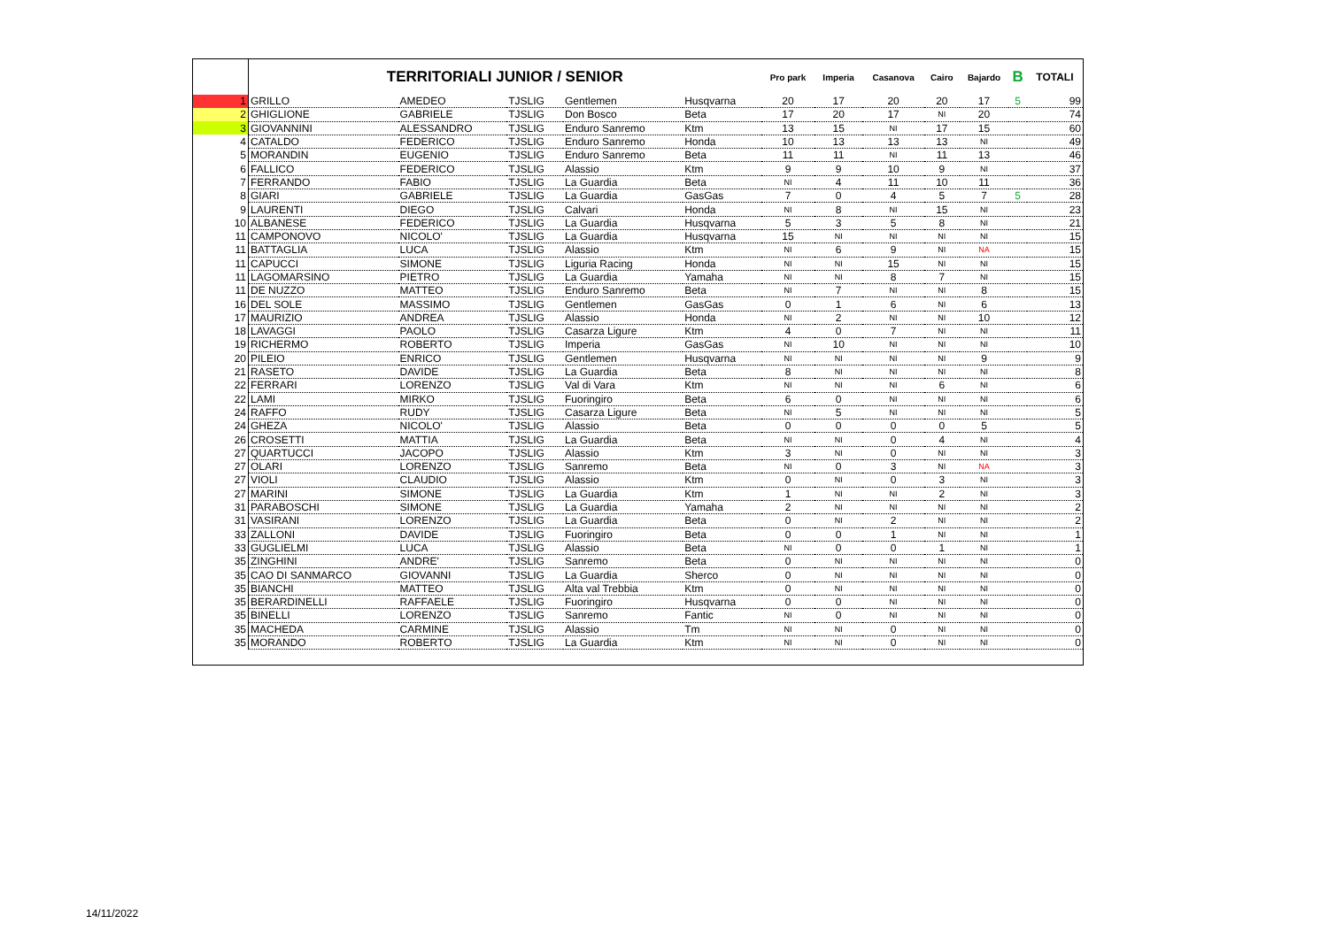| | TERRITORIALI JUNIOR / SENIOR | | | | | Pro park | Imperia | Casanova | Cairo | Bajardo | B | TOTALI |
| --- | --- | --- | --- | --- | --- | --- | --- | --- | --- | --- | --- | --- |
| 1 | GRILLO | AMEDEO | TJSLIG | Gentlemen | Husqvarna | 20 | 17 | 20 | 20 | 17 | 5 | 99 |
| 2 | GHIGLIONE | GABRIELE | TJSLIG | Don Bosco | Beta | 17 | 20 | 17 | NI | 20 | | 74 |
| 3 | GIOVANNINI | ALESSANDRO | TJSLIG | Enduro Sanremo | Ktm | 13 | 15 | NI | 17 | 15 | | 60 |
| 4 | CATALDO | FEDERICO | TJSLIG | Enduro Sanremo | Honda | 10 | 13 | 13 | 13 | NI | | 49 |
| 5 | MORANDIN | EUGENIO | TJSLIG | Enduro Sanremo | Beta | 11 | 11 | NI | 11 | 13 | | 46 |
| 6 | FALLICO | FEDERICO | TJSLIG | Alassio | Ktm | 9 | 9 | 10 | 9 | NI | | 37 |
| 7 | FERRANDO | FABIO | TJSLIG | La Guardia | Beta | NI | 4 | 11 | 10 | 11 | | 36 |
| 8 | GIARI | GABRIELE | TJSLIG | La Guardia | GasGas | 7 | 0 | 4 | 5 | 7 | 5 | 28 |
| 9 | LAURENTI | DIEGO | TJSLIG | Calvari | Honda | NI | 8 | NI | 15 | NI | | 23 |
| 10 | ALBANESE | FEDERICO | TJSLIG | La Guardia | Husqvarna | 5 | 3 | 5 | 8 | NI | | 21 |
| 11 | CAMPONOVO | NICOLO' | TJSLIG | La Guardia | Husqvarna | 15 | NI | NI | NI | NI | | 15 |
| 11 | BATTAGLIA | LUCA | TJSLIG | Alassio | Ktm | NI | 6 | 9 | NI | NA | | 15 |
| 11 | CAPUCCI | SIMONE | TJSLIG | Liguria Racing | Honda | NI | NI | 15 | NI | NI | | 15 |
| 11 | LAGOMARSINO | PIETRO | TJSLIG | La Guardia | Yamaha | NI | NI | 8 | 7 | NI | | 15 |
| 11 | DE NUZZO | MATTEO | TJSLIG | Enduro Sanremo | Beta | NI | 7 | NI | NI | 8 | | 15 |
| 16 | DEL SOLE | MASSIMO | TJSLIG | Gentlemen | GasGas | 0 | 1 | 6 | NI | 6 | | 13 |
| 17 | MAURIZIO | ANDREA | TJSLIG | Alassio | Honda | NI | 2 | NI | NI | 10 | | 12 |
| 18 | LAVAGGI | PAOLO | TJSLIG | Casarza Ligure | Ktm | 4 | 0 | 7 | NI | NI | | 11 |
| 19 | RICHERMO | ROBERTO | TJSLIG | Imperia | GasGas | NI | 10 | NI | NI | NI | | 10 |
| 20 | PILEIO | ENRICO | TJSLIG | Gentlemen | Husqvarna | NI | NI | NI | NI | 9 | | 9 |
| 21 | RASETO | DAVIDE | TJSLIG | La Guardia | Beta | 8 | NI | NI | NI | NI | | 8 |
| 22 | FERRARI | LORENZO | TJSLIG | Val di Vara | Ktm | NI | NI | NI | 6 | NI | | 6 |
| 22 | LAMI | MIRKO | TJSLIG | Fuoringiro | Beta | 6 | 0 | NI | NI | NI | | 6 |
| 24 | RAFFO | RUDY | TJSLIG | Casarza Ligure | Beta | NI | 5 | NI | NI | NI | | 5 |
| 24 | GHEZA | NICOLO' | TJSLIG | Alassio | Beta | 0 | 0 | 0 | 0 | 5 | | 5 |
| 26 | CROSETTI | MATTIA | TJSLIG | La Guardia | Beta | NI | NI | 0 | 4 | NI | | 4 |
| 27 | QUARTUCCI | JACOPO | TJSLIG | Alassio | Ktm | 3 | NI | 0 | NI | NI | | 3 |
| 27 | OLARI | LORENZO | TJSLIG | Sanremo | Beta | NI | 0 | 3 | NI | NA | | 3 |
| 27 | VIOLI | CLAUDIO | TJSLIG | Alassio | Ktm | 0 | NI | 0 | 3 | NI | | 3 |
| 27 | MARINI | SIMONE | TJSLIG | La Guardia | Ktm | 1 | NI | NI | 2 | NI | | 3 |
| 31 | PARABOSCHI | SIMONE | TJSLIG | La Guardia | Yamaha | 2 | NI | NI | NI | NI | | 2 |
| 31 | VASIRANI | LORENZO | TJSLIG | La Guardia | Beta | 0 | NI | 2 | NI | NI | | 2 |
| 33 | ZALLONI | DAVIDE | TJSLIG | Fuoringiro | Beta | 0 | 0 | 1 | NI | NI | | 1 |
| 33 | GUGLIELMI | LUCA | TJSLIG | Alassio | Beta | NI | 0 | 0 | 1 | NI | | 1 |
| 35 | ZINGHINI | ANDRE' | TJSLIG | Sanremo | Beta | 0 | NI | NI | NI | NI | | 0 |
| 35 | CAO DI SANMARCO | GIOVANNI | TJSLIG | La Guardia | Sherco | 0 | NI | NI | NI | NI | | 0 |
| 35 | BIANCHI | MATTEO | TJSLIG | Alta val Trebbia | Ktm | 0 | NI | NI | NI | NI | | 0 |
| 35 | BERARDINELLI | RAFFAELE | TJSLIG | Fuoringiro | Husqvarna | 0 | 0 | NI | NI | NI | | 0 |
| 35 | BINELLI | LORENZO | TJSLIG | Sanremo | Fantic | NI | 0 | NI | NI | NI | | 0 |
| 35 | MACHEDA | CARMINE | TJSLIG | Alassio | Tm | NI | NI | 0 | NI | NI | | 0 |
| 35 | MORANDO | ROBERTO | TJSLIG | La Guardia | Ktm | NI | NI | 0 | NI | NI | | 0 |
14/11/2022